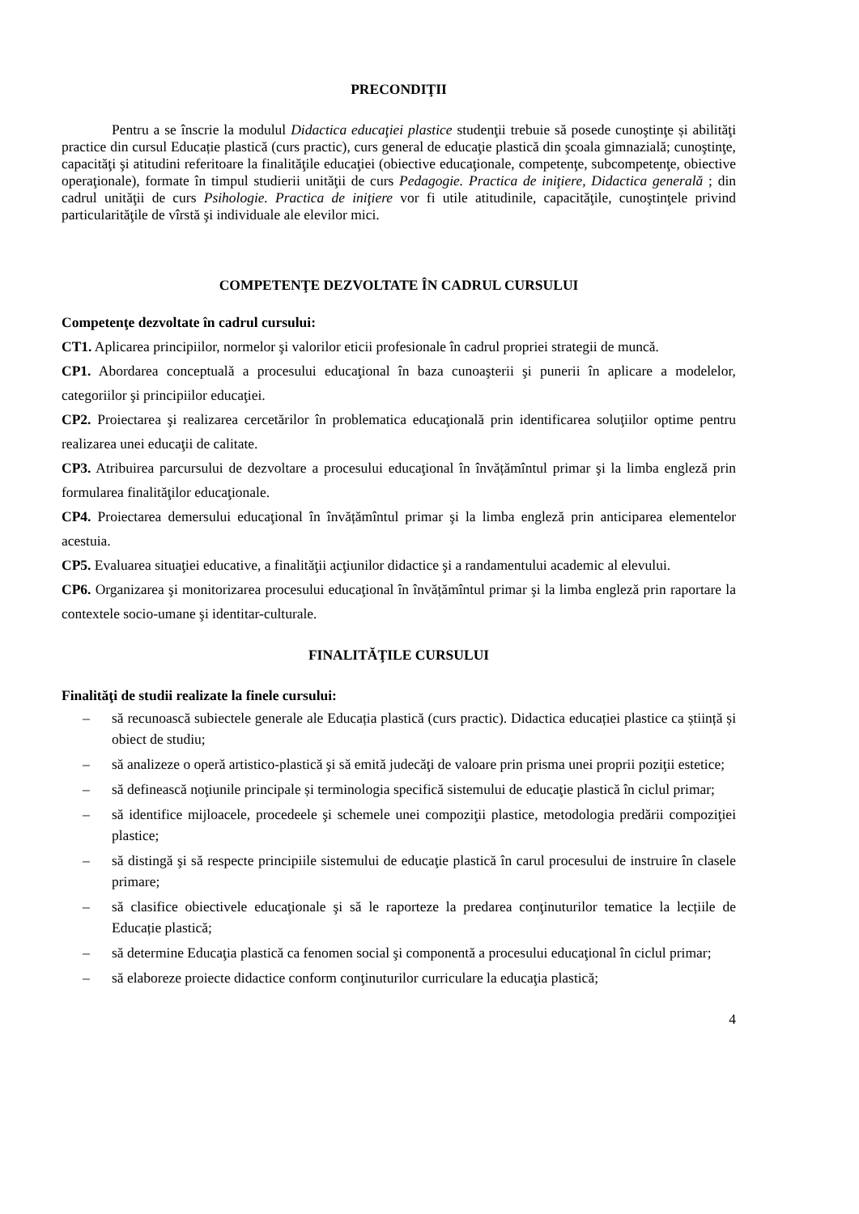PRECONDIŢII
Pentru a se înscrie la modulul Didactica educaţiei plastice studenţii trebuie să posede cunoştinţe și abilităţi practice din cursul Educație plastică (curs practic), curs general de educaţie plastică din şcoala gimnazială; cunoştinţe, capacităţi şi atitudini referitoare la finalităţile educaţiei (obiective educaţionale, competenţe, subcompetenţe, obiective operaţionale), formate în timpul studierii unităţii de curs Pedagogie. Practica de iniţiere, Didactica generală ; din cadrul unităţii de curs Psihologie. Practica de iniţiere vor fi utile atitudinile, capacităţile, cunoştinţele privind particularităţile de vîrstă şi individuale ale elevilor mici.
COMPETENŢE DEZVOLTATE ÎN CADRUL CURSULUI
Competenţe dezvoltate în cadrul cursului:
CT1. Aplicarea principiilor, normelor şi valorilor eticii profesionale în cadrul propriei strategii de muncă.
CP1. Abordarea conceptuală a procesului educaţional în baza cunoaşterii şi punerii în aplicare a modelelor, categoriilor şi principiilor educaţiei.
CP2. Proiectarea şi realizarea cercetărilor în problematica educaţională prin identificarea soluţiilor optime pentru realizarea unei educaţii de calitate.
CP3. Atribuirea parcursului de dezvoltare a procesului educaţional în învățămîntul primar şi la limba engleză prin formularea finalităţilor educaţionale.
CP4. Proiectarea demersului educaţional în învățămîntul primar şi la limba engleză prin anticiparea elementelor acestuia.
CP5. Evaluarea situaţiei educative, a finalităţii acţiunilor didactice şi a randamentului academic al elevului.
CP6. Organizarea şi monitorizarea procesului educaţional în învățămîntul primar şi la limba engleză prin raportare la contextele socio-umane şi identitar-culturale.
FINALITĂŢILE CURSULUI
Finalităţi de studii realizate la finele cursului:
– să recunoască subiectele generale ale Educația plastică (curs practic). Didactica educației plastice ca știință și obiect de studiu;
– să analizeze o operă artistico-plastică şi să emită judecăţi de valoare prin prisma unei proprii poziţii estetice;
– să definească noţiunile principale și terminologia specifică sistemului de educaţie plastică în ciclul primar;
– să identifice mijloacele, procedeele şi schemele unei compoziţii plastice, metodologia predării compoziţiei plastice;
– să distingă şi să respecte principiile sistemului de educaţie plastică în carul procesului de instruire în clasele primare;
– să clasifice obiectivele educaţionale şi să le raporteze la predarea conţinuturilor tematice la lecțiile de Educație plastică;
– să determine Educaţia plastică ca fenomen social şi componentă a procesului educaţional în ciclul primar;
– să elaboreze proiecte didactice conform conţinuturilor curriculare la educaţia plastică;
4